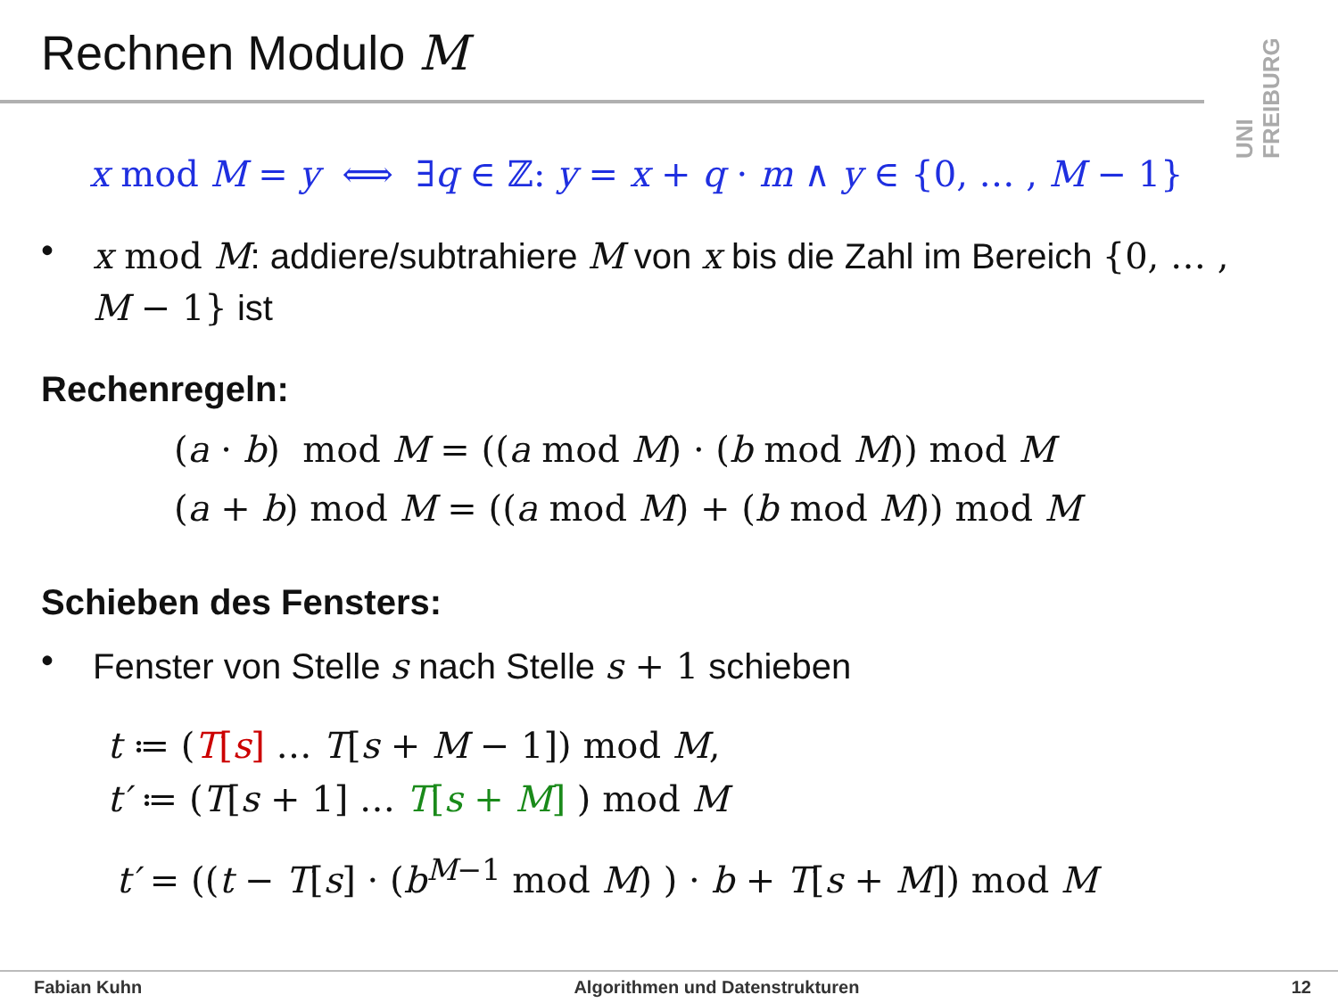Rechnen Modulo M
UNI FREIBURG
x mod M = y ⟺ ∃q ∈ ℤ: y = x + q · m ∧ y ∈ {0, … , M − 1}
•
x mod M: addiere/subtrahiere M von x bis die Zahl im Bereich {0, … , M − 1} ist
Rechenregeln:
(a · b) mod M = ((a mod M) · (b mod M)) mod M
(a + b) mod M = ((a mod M) + (b mod M)) mod M
Schieben des Fensters:
•
Fenster von Stelle s nach Stelle s + 1 schieben
t ≔ (T[s] … T[s + M − 1]) mod M,
t′ ≔ (T[s + 1] … T[s + M] ) mod M
t′ = ((t − T[s] · (b<sup>M−1</sup> mod M) ) · b + T[s + M]) mod M
Fabian Kuhn Algorithmen und Datenstrukturen 12